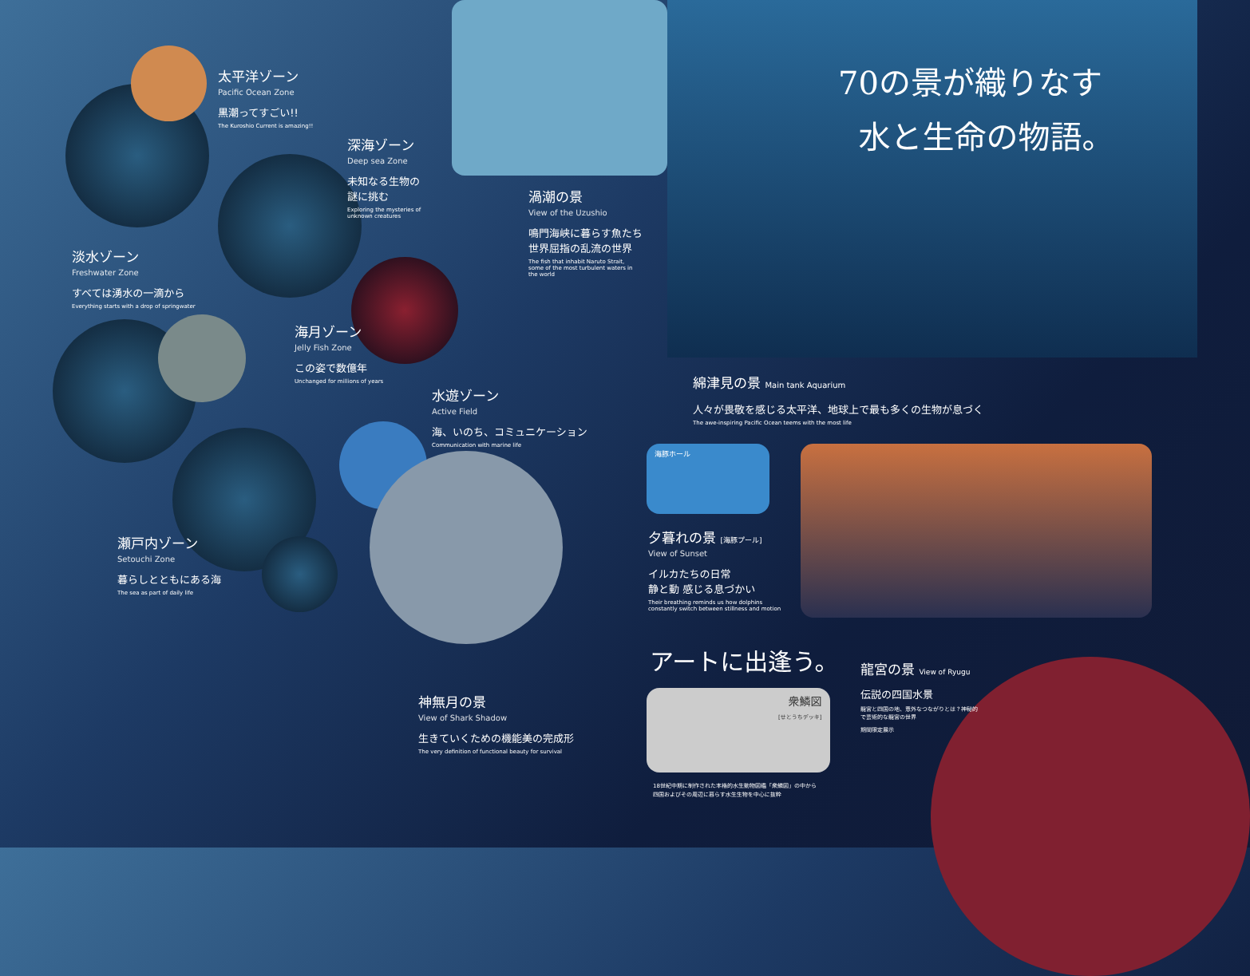太平洋ゾーン
Pacific Ocean Zone
黒潮ってすごい!!
The Kuroshio Current is amazing!!
深海ゾーン
Deep sea Zone
未知なる生物の
謎に挑む
Exploring the mysteries of
unknown creatures
渦潮の景
View of the Uzushio
鳴門海峡に暮らす魚たち
世界屈指の乱流の世界
The fish that inhabit Naruto Strait,
some of the most turbulent waters in
the world
70の景が織りなす
水と生命の物語。
淡水ゾーン
Freshwater Zone
すべては湧水の一滴から
Everything starts with a drop of springwater
海月ゾーン
Jelly Fish Zone
この姿で数億年
Unchanged for millions of years
綿津見の景 Main tank Aquarium
人々が畏敬を感じる太平洋、地球上で最も多くの生物が息づく
The awe-inspiring Pacific Ocean teems with the most life
水遊ゾーン
Active Field
海、いのち、コミュニケーション
Communication with marine life
海豚ホール
夕暮れの景 [海豚プール]
View of Sunset
イルカたちの日常
静と動 感じる息づかい
Their breathing reminds us how dolphins constantly switch between stillness and motion
瀬戸内ゾーン
Setouchi Zone
暮らしとともにある海
The sea as part of daily life
アートに出逢う。
龍宮の景 View of Ryugu
伝説の四国水景
龍宮と四国の地、意外なつながりとは？神秘的で芸術的な龍宮の世界
期間限定展示
神無月の景
View of Shark Shadow
生きていくための機能美の完成形
The very definition of functional beauty for survival
衆鱗図
[せとうちデッキ]
18世紀中期に制作された本格的水生動物図鑑「衆鱗図」の中から
四国およびその周辺に暮らす水生生物を中心に抜粋